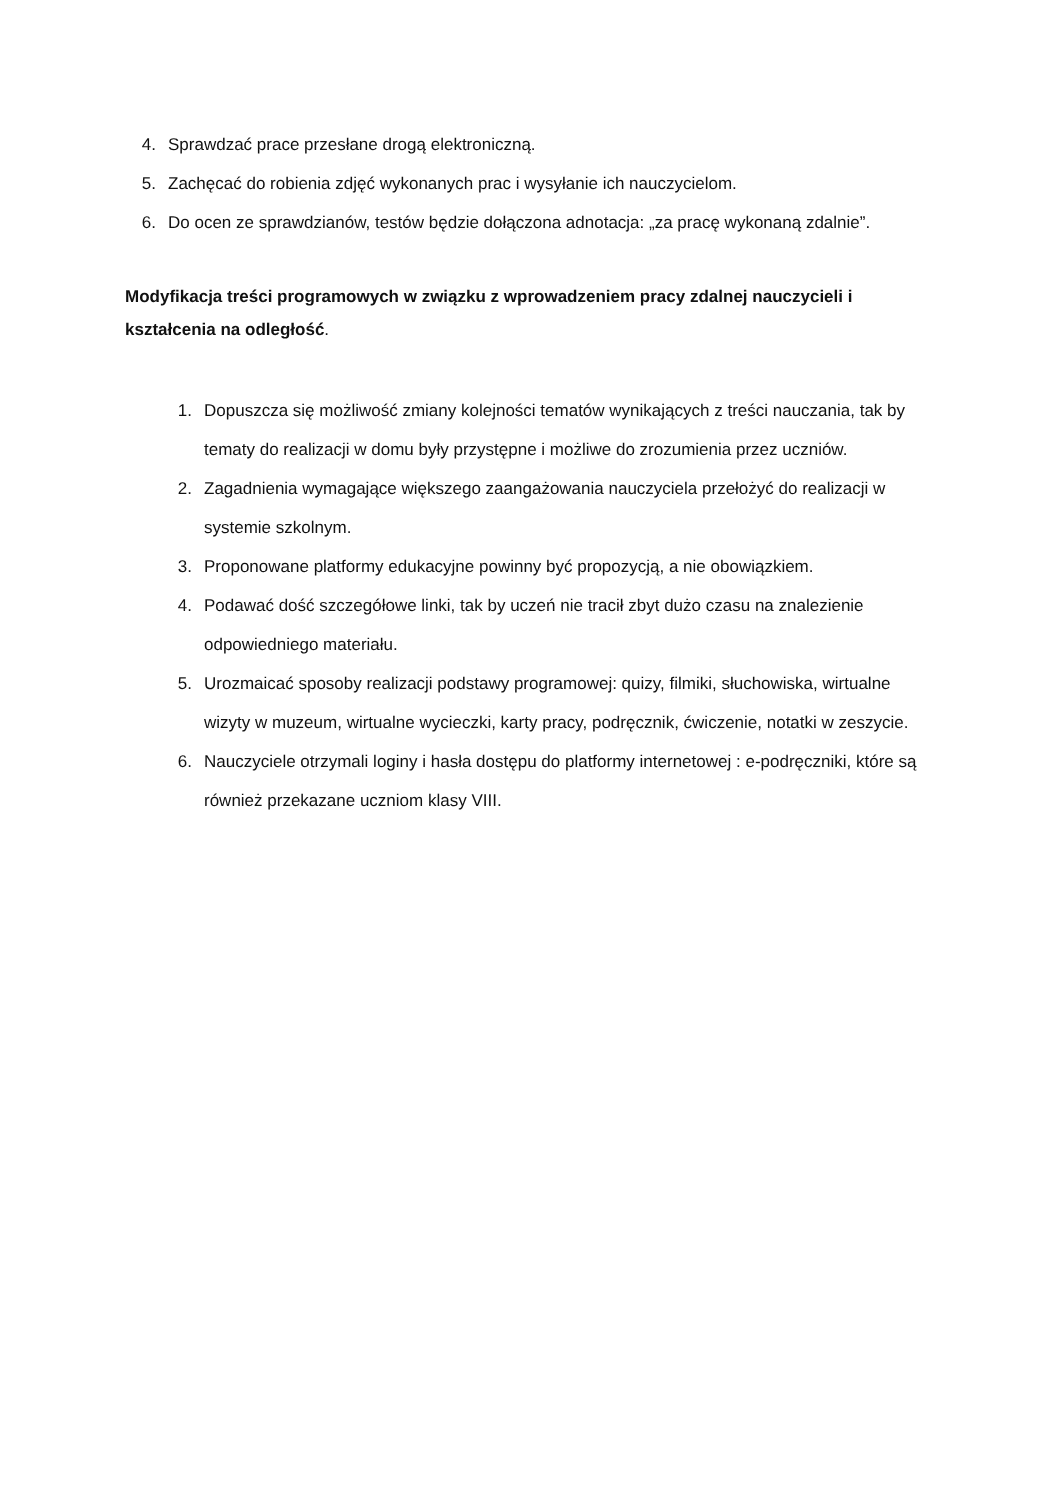4. Sprawdzać prace przesłane drogą elektroniczną.
5. Zachęcać do robienia zdjęć wykonanych prac i wysyłanie ich nauczycielom.
6. Do ocen ze sprawdzianów, testów będzie dołączona adnotacja: „za pracę wykonaną zdalnie”.
Modyfikacja treści programowych w związku z wprowadzeniem pracy zdalnej nauczycieli i kształcenia na odległość.
1. Dopuszcza się możliwość zmiany kolejności tematów wynikających z treści nauczania, tak by tematy do realizacji w domu były przystępne i możliwe do zrozumienia przez uczniów.
2. Zagadnienia wymagające większego zaangażowania nauczyciela przełożyć do realizacji w systemie szkolnym.
3. Proponowane platformy edukacyjne powinny być propozycją, a nie obowiązkiem.
4. Podawać dość szczegółowe linki, tak by uczeń nie tracił zbyt dużo czasu na znalezienie odpowiedniego materiału.
5. Urozmaicać sposoby realizacji podstawy programowej: quizy, filmiki, słuchowiska, wirtualne wizyty w muzeum, wirtualne wycieczki, karty pracy, podręcznik, ćwiczenie, notatki w zeszycie.
6. Nauczyciele otrzymali loginy i hasła dostępu do platformy internetowej : e-podręczniki, które są również przekazane uczniom klasy VIII.